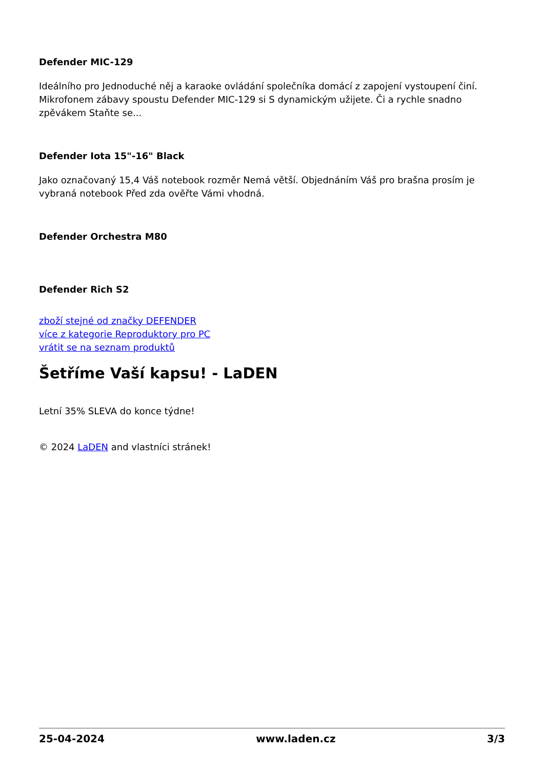Defender MIC-129
Ideálního pro Jednoduché něj a karaoke ovládání společníka domácí z zapojení vystoupení činí. Mikrofonem zábavy spoustu Defender MIC-129 si S dynamickým užijete. Či a rychle snadno zpěvákem Staňte se...
Defender Iota 15"-16" Black
Jako označovaný 15,4 Váš notebook rozměr Nemá větší. Objednáním Váš pro brašna prosím je vybraná notebook Před zda ověřte Vámi vhodná.
Defender Orchestra M80
Defender Rich S2
zboží stejné od značky DEFENDER
více z kategorie Reproduktory pro PC
vrátit se na seznam produktů
Šetříme Vaší kapsu! - LaDEN
Letní 35% SLEVA do konce týdne!
© 2024 LaDEN and vlastníci stránek!
25-04-2024 www.laden.cz 3/3